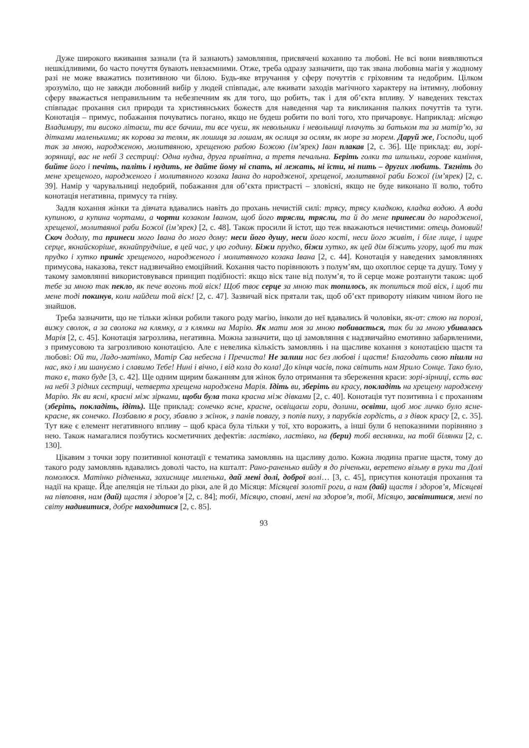Дуже широкого вживання зазнали (та й зазнають) замовляння, присвячені коханню та любові. Не всі вони виявляються нешкідливими, бо часто почуття бувають невзаємними. Отже, треба одразу зазначити, що так звана любовна магія у жодному разі не може вважатись позитивною чи білою. Будь-яке втручання у сферу почуттів є гріховним та недобрим. Цілком зрозуміло, що не завжди любовний вибір у людей співпадає, але вживати заходів магічного характеру на інтимну, любовну сферу вважається неправильним та небезпечним як для того, що робить, так і для об’єкта впливу. У наведених текстах співпадає прохання сил природи та християнських божеств для наведення чар та викликання палких почуттів та туги. Конотація – примус, побажання почуватись погано, якщо не будеш робити по волі того, хто причаровує. Наприклад: місяцю Владимиру, ти високо літаєш, ти все бачиш, ти все чуєш, як невольники і невольниці плачуть за батьком та за матір’ю, за дітками маленькими; як корова за телям, як лошиця за лошам, як ослиця за ослям, як море за морем. Даруй же, Господи, щоб так за мною, народженою, молитвяною, хрещеною рабою Божою (ім’ярек) Іван плакав [2, с. 36]. Ще приклад: ви, зорі-зоряниці, вас не небі 3 сестриці: Одна нудна, друга привітна, а третя печальна. Беріть голки та шпильки, горове каміння, бийте його і печіть, паліть і нудить, не дайте йому ні спать, ні лежать, ні їсти, ні пить – других любить. Тягніть до мене хрещеного, народженого і молитвяного козака Івана до народженої, хрещеної, молитвяної раби Божої (ім’ярек) [2, с. 39]. Намір у чарувальниці недобрий, побажання для об’єкта пристрасті – зловісні, якщо не буде виконано її волю, тобто конотація негативна, примусу та гніву.
Задля кохання жінки та дівчата вдавались навіть до прохань нечистій силі: трясу, трясу кладкою, кладка водою. А вода купиною, а купина чортами, а чорти козаком Іваном, щоб його трясли, трясли, та й до мене принесли до народженої, хрещеної, молитвяної раби Божої (ім’ярек) [2, с. 48]. Також просили й істот, що теж вважаються нечистими: отець домовий! Скоч додолу, та принеси мого Івана до мого дому: неси його душу, неси його кості, неси його живіт, і біле лице, і щире серце, якнайскоріше, якнайпрудчіше, в цей час, у цю годину. Біжи прудко, біжи хутко, як цей дім біжить угору, щоб ти так прудко і хутко приніс хрещеного, народженого і молитвяного козака Івана [2, с. 44]. Конотація у наведених замовляннях примусова, наказова, текст надзвичайно емоційний. Кохання часто порівнюють з полум’ям, що охоплює серце та душу. Тому у такому замовлянні використовувався принцип подібності: якщо віск тане від полум’я, то й серце може розтанути також: щоб тебе за мною так пекло, як пече вогонь той віск! Щоб твоє серце за мною так топилось, як топиться той віск, і щоб ти мене тоді покинув, коли найдеш той віск! [2, с. 47]. Зазвичай віск прятали так, щоб об’єкт привороту ніяким чином його не знайшов.
Треба зазначити, що не тільки жінки робили такого роду магію, інколи до неї вдавались й чоловіки, як-от: стою на порозі, вижу сволок, а за сволока на клямку, а з клямки на Марію. Як мати моя за мною побивається, так би за мною убивалась Марія [2, с. 45]. Конотація загрозлива, негативна. Можна зазначити, що ці замовляння є надзвичайно емотивно забарвленими, з примусовою та загрозливою конотацією. Але є невелика кількість замовлянь і на щасливе кохання з конотацією щастя та любові: Ой ти, Ладо-матінко, Матір Сва небесна і Пречиста! Не залиш нас без любові і щастя! Благодать свою пішли на нас, яко і ми шануємо і славимо Тебе! Нині і вічно, і від кола до кола! До кінця часів, пока світить нам Ярило Сонце. Тако було, тако є, тако буде [3, с. 42]. Ще одним щирим бажанням для жінок було отримання та збереження краси: зорі-зірниці, єсть вас на небі 3 рідних сестриці, четверта хрещена народжена Марія. Ідіть ви, зберіть ви красу, покладіть на хрещену народжену Марію. Як ви ясні, красні між зірками, щоби була така красна між дівками [2, с. 40]. Конотація тут позитивна і є проханням (зберіть, покладіть, ідіть). Ще приклад: сонечко ясне, красне, освіщаєш гори, долини, освіти, щоб моє личко було ясне-красне, як сонечко. Позбавлю я росу, збавлю з жінок, з панів повагу, з попів пиху, з парубків гордість, а з дівок красу [2, с. 35]. Тут вже є елемент негативного впливу – щоб краса була тільки у тої, хто ворожить, а інші були б непоказними порівняно з нею. Також намагалися позбутись косметичних дефектів: ластівко, ластівко, на (бери) тобі веснянки, на тобі білянки [2, с. 130].
Цікавим з точки зору позитивної конотації є тематика замовлянь на щасливу долю. Кожна людина прагне щастя, тому до такого роду замовлянь вдавались доволі часто, на кшталт: Рано-раненько вийду я до річеньки, веретено візьму в руки та Долі помолюся. Матінко рідненька, захиснице миленька, дай мені долі, доброї волі… [3, с. 45], присутня конотація прохання та надії на краще. Йде апеляція не тільки до ріки, але й до Місяця: Місяцеві золотії роги, а нам (дай) щастя і здоров’я, Місяцеві на півповня, нам (дай) щастя і здоров’я [2, с. 84]; тобі, Місяцю, сповні, мені на здоров’я, тобі, Місяцю, засвітитися, мені по світу надивитися, добре находитися [2, с. 85].
93